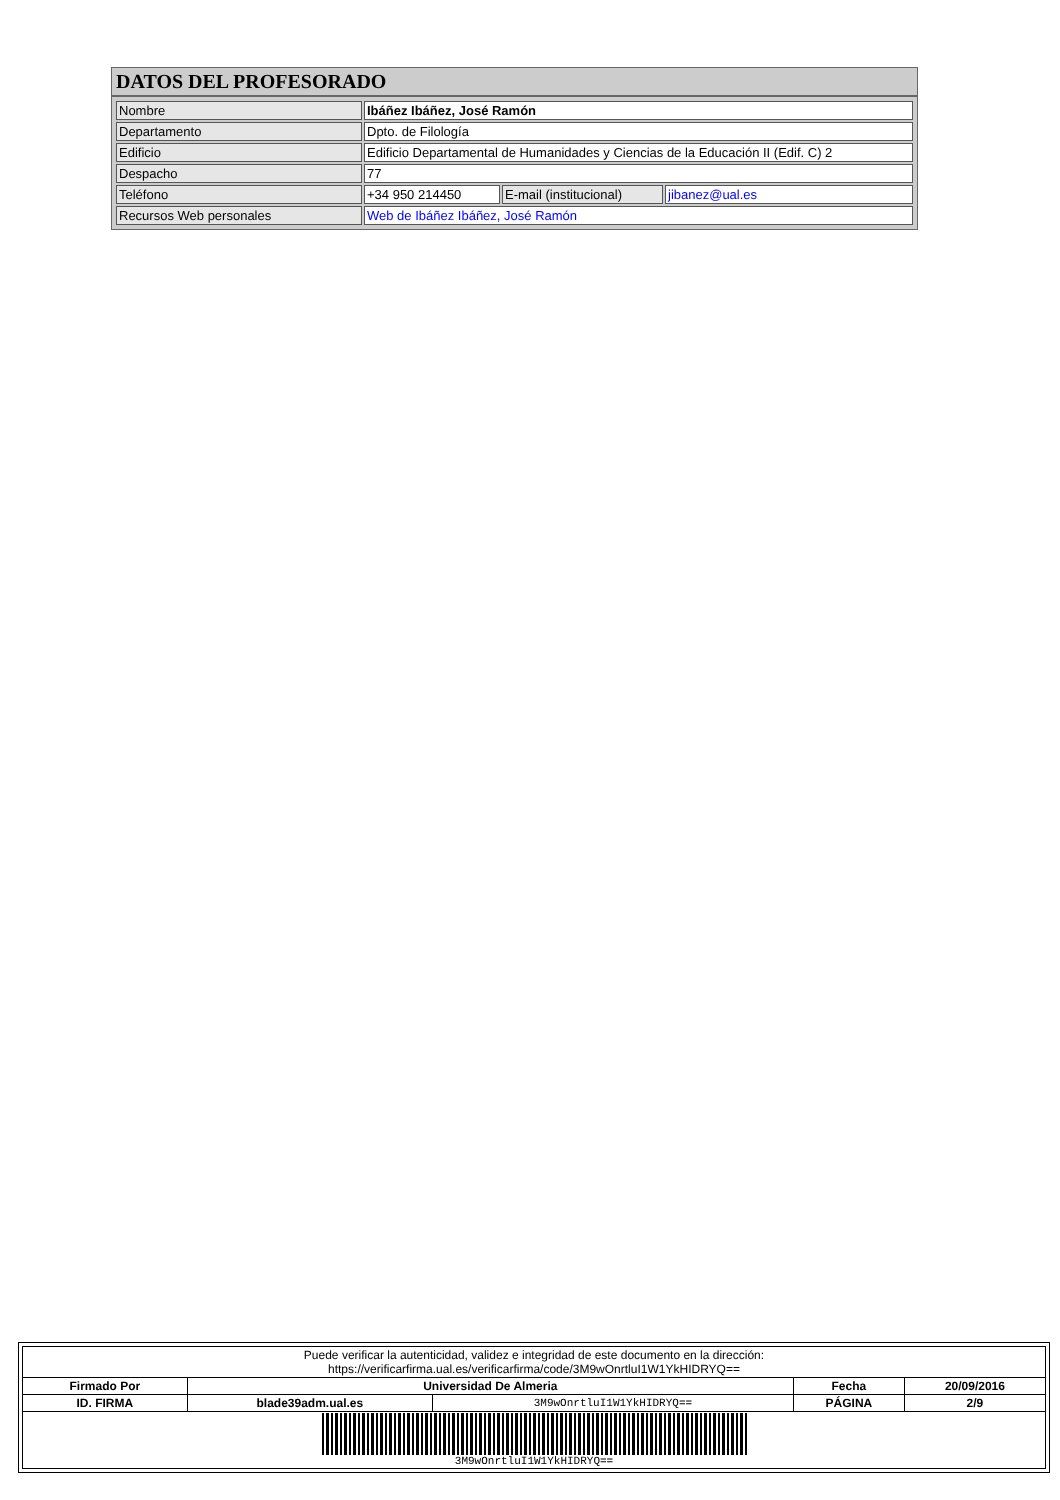DATOS DEL PROFESORADO
| Nombre | Ibáñez Ibáñez, José Ramón | | |
| Departamento | Dpto. de Filología | | |
| Edificio | Edificio Departamental de Humanidades y Ciencias de la Educación II (Edif. C) 2 | | |
| Despacho | 77 | | |
| Teléfono | +34 950 214450 | E-mail (institucional) | jibanez@ual.es |
| Recursos Web personales | Web de Ibáñez Ibáñez, José Ramón | | |
| Puede verificar la autenticidad, validez e integridad de este documento en la dirección: https://verificarfirma.ual.es/verificarfirma/code/3M9wOnrtluI1W1YkHIDRYQ== | | | | |
| Firmado Por | Universidad De Almeria | | Fecha | 20/09/2016 |
| ID. FIRMA | blade39adm.ual.es | 3M9wOnrtluI1W1YkHIDRYQ== | PÁGINA | 2/9 |
| 3M9wOnrtluI1W1YkHIDRYQ== | | | | |